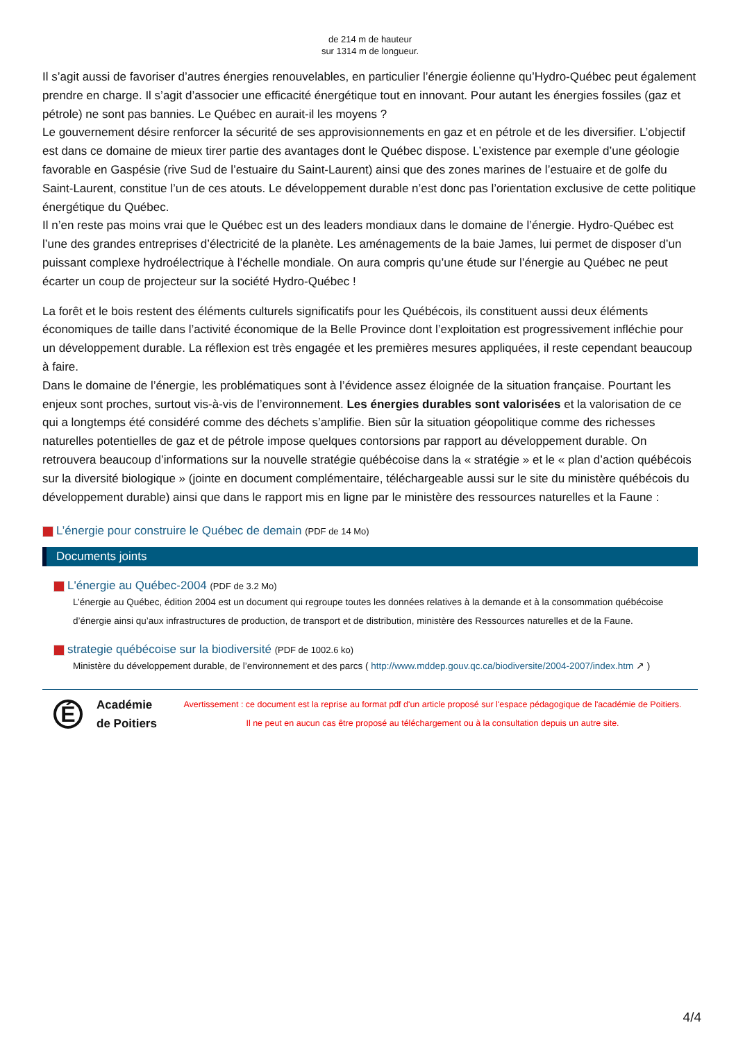de 214 m de hauteur
sur 1314 m de longueur.
Il s’agit aussi de favoriser d’autres énergies renouvelables, en particulier l’énergie éolienne qu’Hydro-Québec peut également prendre en charge. Il s’agit d’associer une efficacité énergétique tout en innovant. Pour autant les énergies fossiles (gaz et pétrole) ne sont pas bannies. Le Québec en aurait-il les moyens ?
Le gouvernement désire renforcer la sécurité de ses approvisionnements en gaz et en pétrole et de les diversifier. L’objectif est dans ce domaine de mieux tirer partie des avantages dont le Québec dispose. L’existence par exemple d’une géologie favorable en Gaspésie (rive Sud de l’estuaire du Saint-Laurent) ainsi que des zones marines de l’estuaire et de golfe du Saint-Laurent, constitue l’un de ces atouts. Le développement durable n’est donc pas l’orientation exclusive de cette politique énergétique du Québec.
Il n’en reste pas moins vrai que le Québec est un des leaders mondiaux dans le domaine de l’énergie. Hydro-Québec est l’une des grandes entreprises d’électricité de la planète. Les aménagements de la baie James, lui permet de disposer d’un puissant complexe hydroélectrique à l’échelle mondiale. On aura compris qu’une étude sur l’énergie au Québec ne peut écarter un coup de projecteur sur la société Hydro-Québec !
La forêt et le bois restent des éléments culturels significatifs pour les Québécois, ils constituent aussi deux éléments économiques de taille dans l’activité économique de la Belle Province dont l’exploitation est progressivement infléchie pour un développement durable. La réflexion est très engagée et les premières mesures appliquées, il reste cependant beaucoup à faire.
Dans le domaine de l’énergie, les problématiques sont à l’évidence assez éloignée de la situation française. Pourtant les enjeux sont proches, surtout vis-à-vis de l’environnement. Les énergies durables sont valorisées et la valorisation de ce qui a longtemps été considéré comme des déchets s’amplifie. Bien sûr la situation géopolitique comme des richesses naturelles potentielles de gaz et de pétrole impose quelques contorsions par rapport au développement durable. On retrouvera beaucoup d’informations sur la nouvelle stratégie québécoise dans la « stratégie » et le « plan d’action québécois sur la diversité biologique » (jointe en document complémentaire, téléchargeable aussi sur le site du ministère québécois du développement durable) ainsi que dans le rapport mis en ligne par le ministère des ressources naturelles et la Faune :
L’énergie pour construire le Québec de demain (PDF de 14 Mo)
Documents joints
L'énergie au Québec-2004 (PDF de 3.2 Mo)
L’énergie au Québec, édition 2004 est un document qui regroupe toutes les données relatives à la demande et à la consommation québécoise d’énergie ainsi qu’aux infrastructures de production, de transport et de distribution, ministère des Ressources naturelles et de la Faune.
strategie québécoise sur la biodiversité (PDF de 1002.6 ko)
Ministère du développement durable, de l’environnement et des parcs ( http://www.mddep.gouv.qc.ca/biodiversite/2004-2007/index.htm ↗ )
É
Académie
de Poitiers
Avertissement : ce document est la reprise au format pdf d'un article proposé sur l'espace pédagogique de l'académie de Poitiers.
Il ne peut en aucun cas être proposé au téléchargement ou à la consultation depuis un autre site.
4/4